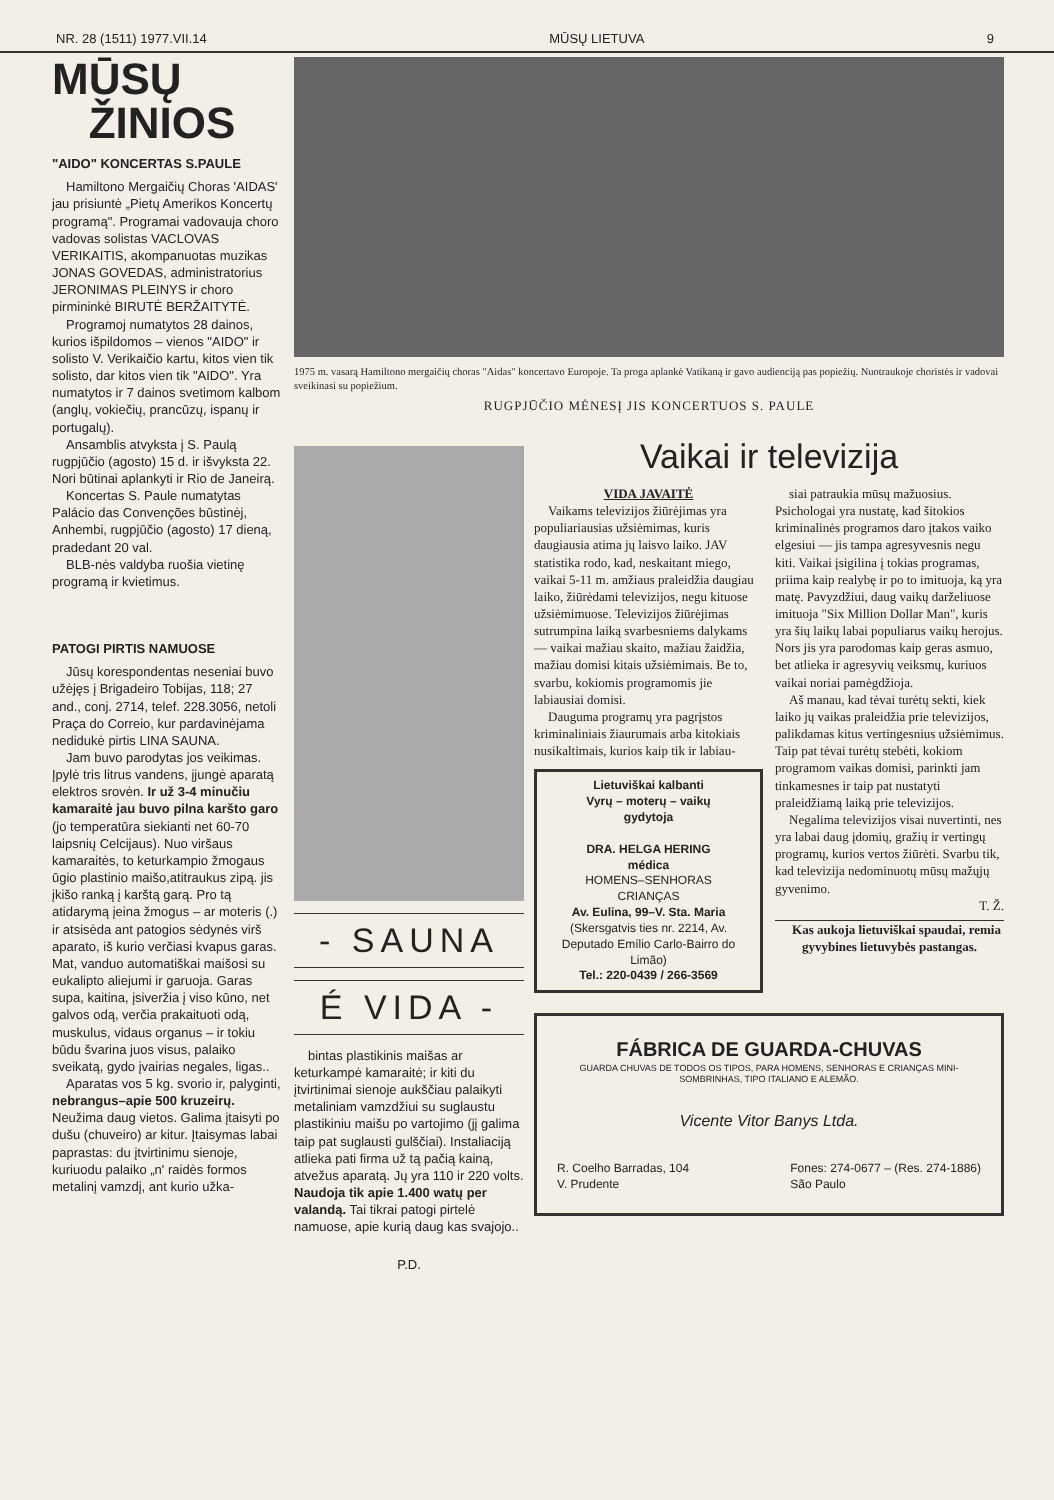NR. 28 (1511) 1977.VII.14 MŪSŲ LIETUVA 9
MŪSŲ
ŽINIOS
"AIDO" KONCERTAS S.PAULE
Hamiltono Mergaičių Choras 'AIDAS' jau prisiuntė „Pietų Amerikos Koncertų programą". Programai vadovauja choro vadovas solistas VACLOVAS VERIKAITIS, akompanuotas muzikas JONAS GOVEDAS, administratorius JERONIMAS PLEINYS ir choro pirmininkė BIRUTĖ BERŽAITYTĖ.
Programoj numatytos 28 dainos, kurios išpildomos – vienos "AIDO" ir solisto V. Verikaičio kartu, kitos vien tik solisto, dar kitos vien tik "AIDO". Yra numatytos ir 7 dainos svetimom kalbom (anglų, vokiečių, prancūzų, ispanų ir portugalų).
Ansamblis atvyksta į S. Paulą rugpjūčio (agosto) 15 d. ir išvyksta 22. Nori būtinai aplankyti ir Rio de Janeirą.
Koncertas S. Paule numatytas Palácio das Convenções būstinėj, Anhembi, rugpjūčio (agosto) 17 dieną, pradedant 20 val.
BLB-nės valdyba ruošia vietinę programą ir kvietimus.
PATOGI PIRTIS NAMUOSE
Jūsų korespondentas neseniai buvo užėjęs į Brigadeiro Tobijas, 118; 27 and., conj. 2714, telef. 228.3056, netoli Praça do Correio, kur pardavinėjama nedidukė pirtis LINA SAUNA.
Jam buvo parodytas jos veikimas. Įpylė tris litrus vandens, įjungė aparatą elektros srovėn. Ir už 3-4 minučiu kamaraitė jau buvo pilna karšto garo (jo temperatūra siekianti net 60-70 laipsnių Celcijaus). Nuo viršaus kamaraitės, to keturkampio žmogaus ūgio plastinio maišo,atitraukus zipą. jis įkišo ranką į karštą garą. Pro tą atidarymą įeina žmogus – ar moteris (.) ir atsisėda ant patogios sėdynės virš aparato, iš kurio verčiasi kvapus garas. Mat, vanduo automatiškai maišosi su eukalipto aliejumi ir garuoja. Garas supa, kaitina, įsiveržia į viso kūno, net galvos odą, verčia prakaituoti odą, muskulus, vidaus organus – ir tokiu būdu švarina juos visus, palaiko sveikatą, gydo įvairias negales, ligas..
Aparatas vos 5 kg. svorio ir, palyginti, nebrangus–apie 500 kruzeirų. Neužima daug vietos. Galima įtaisyti po dušu (chuveiro) ar kitur. Įtaisymas labai paprastas: du įtvirtinimu sienoje, kuriuodu palaiko „n' raidės formos metalinį vamzdį, ant kurio užka-
1975 m. vasarą Hamiltono mergaičių choras "Aidas" koncertavo Europoje. Ta proga aplankė Vatikaną ir gavo audienciją pas popiežių. Nuotraukoje choristės ir vadovai sveikinasi su popiežium.
RUGPJŪČIO MĖNESĮ JIS KONCERTUOS S. PAULE
- SAUNA
É VIDA -
bintas plastikinis maišas ar keturkampė kamaraitė; ir kiti du įtvirtinimai sienoje aukščiau palaikyti metaliniam vamzdžiui su suglaustu plastikiniu maišu po vartojimo (jį galima taip pat suglausti gulščiai). Instaliaciją atlieka pati firma už tą pačią kainą, atvežus aparatą. Jų yra 110 ir 220 volts. Naudoja tik apie 1.400 watų per valandą. Tai tikrai patogi pirtelė namuose, apie kurią daug kas svajojo..
P.D.
Vaikai ir televizija
VIDA JAVAITĖ
Vaikams televizijos žiūrėjimas yra populiariausias užsiėmimas, kuris daugiausia atima jų laisvo laiko. JAV statistika rodo, kad, neskaitant miego, vaikai 5-11 m. amžiaus praleidžia daugiau laiko, žiūrėdami televizijos, negu kituose užsiėmimuose. Televizijos žiūrėjimas sutrumpina laiką svarbesniems dalykams — vaikai mažiau skaito, mažiau žaidžia, mažiau domisi kitais užsiėmimais. Be to, svarbu, kokiomis programomis jie labiausiai domisi.
Dauguma programų yra pagrįstos kriminaliniais žiaurumais arba kitokiais nusikaltimais, kurios kaip tik ir labiau-
Lietuviškai kalbanti
Vyrų – moterų – vaikų
gydytoja
DRA. HELGA HERING
médica
HOMENS–SENHORAS
CRIANÇAS
Av. Eulina, 99–V. Sta. Maria
(Skersgatvis ties nr. 2214, Av. Deputado Emílio Carlo-Bairro do Limão)
Tel.: 220-0439 / 266-3569
siai patraukia mūsų mažuosius. Psichologai yra nustatę, kad šitokios kriminalinės programos daro įtakos vaiko elgesiui — jis tampa agresyvesnis negu kiti. Vaikai įsigilina į tokias programas, priima kaip realybę ir po to imituoja, ką yra matę. Pavyzdžiui, daug vaikų darželiuose imituoja "Six Million Dollar Man", kuris yra šių laikų labai populiarus vaikų herojus. Nors jis yra parodomas kaip geras asmuo, bet atlieka ir agresyvių veiksmų, kuriuos vaikai noriai pamėgdžioja.
Aš manau, kad tėvai turėtų sekti, kiek laiko jų vaikas praleidžia prie televizijos, palikdamas kitus vertingesnius užsiėmimus. Taip pat tėvai turėtų stebėti, kokiom programom vaikas domisi, parinkti jam tinkamesnes ir taip pat nustatyti praleidžiamą laiką prie televizijos.
Negalima televizijos visai nuvertinti, nes yra labai daug įdomių, gražių ir vertingų programų, kurios vertos žiūrėti. Svarbu tik, kad televizija nedominuotų mūsų mažųjų gyvenimo.
T. Ž.
Kas aukoja lietuviškai spaudai, remia gyvybines lietuvybės pastangas.
FÁBRICA DE GUARDA-CHUVAS
GUARDA CHUVAS DE TODOS OS TIPOS, PARA HOMENS, SENHORAS E CRIANÇAS MINI-SOMBRINHAS, TIPO ITALIANO E ALEMÃO.
Vicente Vitor Banys Ltda.
R. Coelho Barradas, 104
V. Prudente Fones: 274-0677 – (Res. 274-1886)
São Paulo